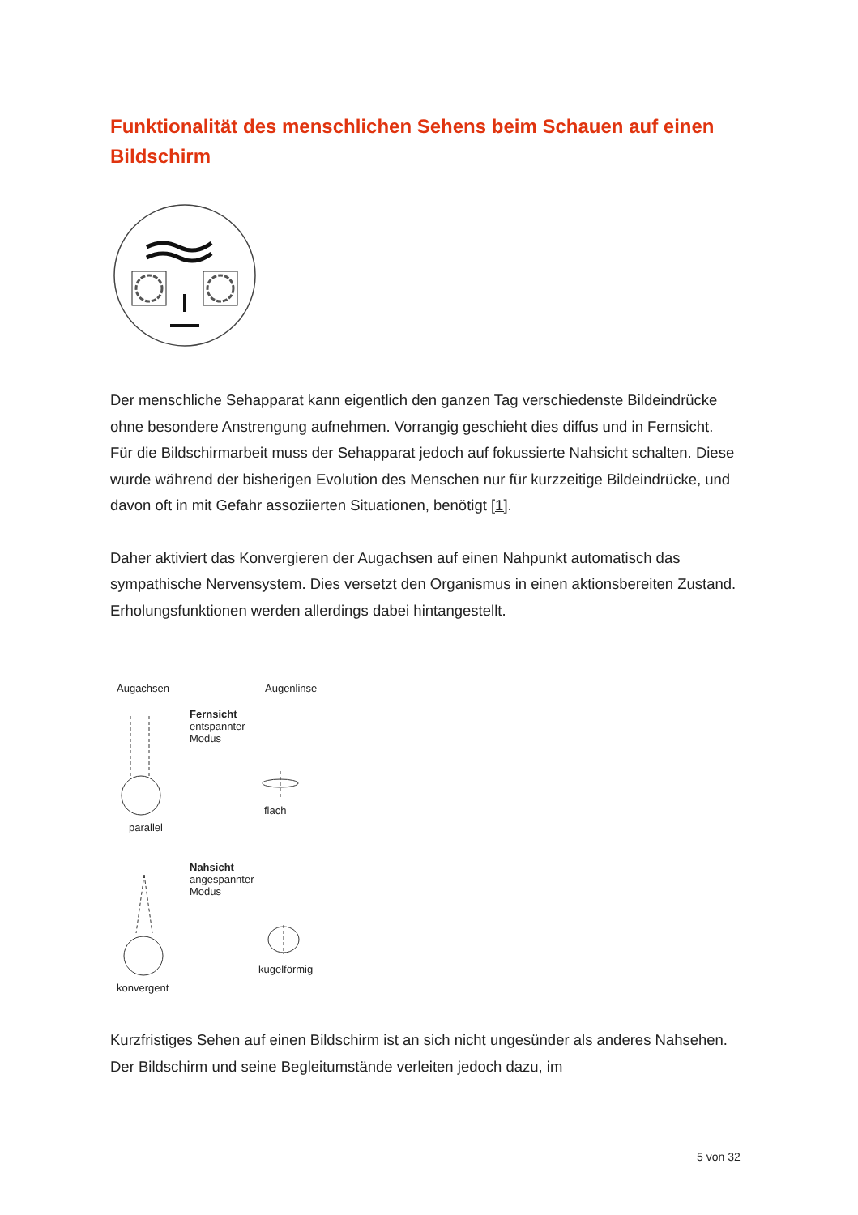Funktionalität des menschlichen Sehens beim Schauen auf einen Bildschirm
Der menschliche Sehapparat kann eigentlich den ganzen Tag verschiedenste Bildeindrücke ohne besondere Anstrengung aufnehmen. Vorrangig geschieht dies diffus und in Fernsicht.
Für die Bildschirmarbeit muss der Sehapparat jedoch auf fokussierte Nahsicht schalten. Diese wurde während der bisherigen Evolution des Menschen nur für kurzzeitige Bildeindrücke, und davon oft in mit Gefahr assoziierten Situationen, benötigt [1].
Daher aktiviert das Konvergieren der Augachsen auf einen Nahpunkt automatisch das sympathische Nervensystem. Dies versetzt den Organismus in einen aktionsbereiten Zustand. Erholungsfunktionen werden allerdings dabei hintangestellt.
Augachsen Augenlinse
Fernsicht
entspannter
Modus
flach
parallel
Nahsicht
angespannter
Modus
kugelförmig
konvergent
Kurzfristiges Sehen auf einen Bildschirm ist an sich nicht ungesünder als anderes Nahsehen. Der Bildschirm und seine Begleitumstände verleiten jedoch dazu, im
5 von 32